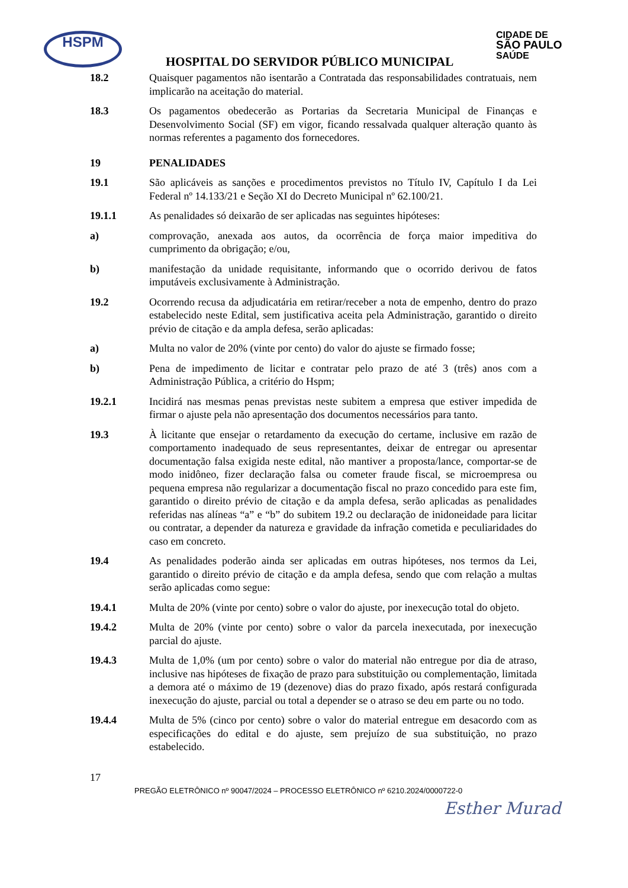HSPM
CIDADE DE
SÃO PAULO
SAÚDE
HOSPITAL DO SERVIDOR PÚBLICO MUNICIPAL
18.2 Quaisquer pagamentos não isentarão a Contratada das responsabilidades contratuais, nem implicarão na aceitação do material.
18.3 Os pagamentos obedecerão as Portarias da Secretaria Municipal de Finanças e Desenvolvimento Social (SF) em vigor, ficando ressalvada qualquer alteração quanto às normas referentes a pagamento dos fornecedores.
19 PENALIDADES
19.1 São aplicáveis as sanções e procedimentos previstos no Título IV, Capítulo I da Lei Federal nº 14.133/21 e Seção XI do Decreto Municipal nº 62.100/21.
19.1.1 As penalidades só deixarão de ser aplicadas nas seguintes hipóteses:
a) comprovação, anexada aos autos, da ocorrência de força maior impeditiva do cumprimento da obrigação; e/ou,
b) manifestação da unidade requisitante, informando que o ocorrido derivou de fatos imputáveis exclusivamente à Administração.
19.2 Ocorrendo recusa da adjudicatária em retirar/receber a nota de empenho, dentro do prazo estabelecido neste Edital, sem justificativa aceita pela Administração, garantido o direito prévio de citação e da ampla defesa, serão aplicadas:
a) Multa no valor de 20% (vinte por cento) do valor do ajuste se firmado fosse;
b) Pena de impedimento de licitar e contratar pelo prazo de até 3 (três) anos com a Administração Pública, a critério do Hspm;
19.2.1 Incidirá nas mesmas penas previstas neste subitem a empresa que estiver impedida de firmar o ajuste pela não apresentação dos documentos necessários para tanto.
19.3 À licitante que ensejar o retardamento da execução do certame, inclusive em razão de comportamento inadequado de seus representantes, deixar de entregar ou apresentar documentação falsa exigida neste edital, não mantiver a proposta/lance, comportar-se de modo inidôneo, fizer declaração falsa ou cometer fraude fiscal, se microempresa ou pequena empresa não regularizar a documentação fiscal no prazo concedido para este fim, garantido o direito prévio de citação e da ampla defesa, serão aplicadas as penalidades referidas nas alíneas “a” e “b” do subitem 19.2 ou declaração de inidoneidade para licitar ou contratar, a depender da natureza e gravidade da infração cometida e peculiaridades do caso em concreto.
19.4 As penalidades poderão ainda ser aplicadas em outras hipóteses, nos termos da Lei, garantido o direito prévio de citação e da ampla defesa, sendo que com relação a multas serão aplicadas como segue:
19.4.1 Multa de 20% (vinte por cento) sobre o valor do ajuste, por inexecução total do objeto.
19.4.2 Multa de 20% (vinte por cento) sobre o valor da parcela inexecutada, por inexecução parcial do ajuste.
19.4.3 Multa de 1,0% (um por cento) sobre o valor do material não entregue por dia de atraso, inclusive nas hipóteses de fixação de prazo para substituição ou complementação, limitada a demora até o máximo de 19 (dezenove) dias do prazo fixado, após restará configurada inexecução do ajuste, parcial ou total a depender se o atraso se deu em parte ou no todo.
19.4.4 Multa de 5% (cinco por cento) sobre o valor do material entregue em desacordo com as especificações do edital e do ajuste, sem prejuízo de sua substituição, no prazo estabelecido.
17
PREGÃO ELETRÔNICO nº 90047/2024 – PROCESSO ELETRÔNICO nº 6210.2024/0000722-0
Esther Murad